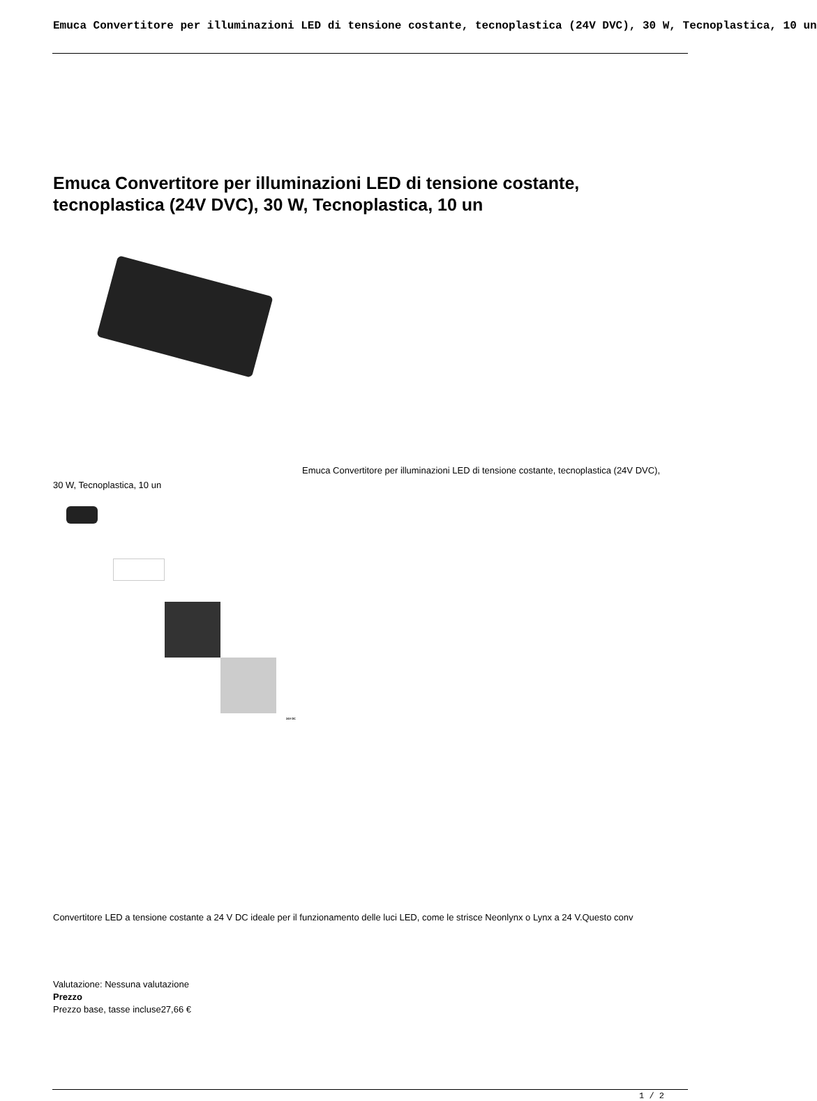Emuca Convertitore per illuminazioni LED di tensione costante, tecnoplastica (24V DVC), 30 W, Tecnoplastica, 10 un
Emuca Convertitore per illuminazioni LED di tensione costante, tecnoplastica (24V DVC), 30 W, Tecnoplastica, 10 un
Emuca Convertitore per illuminazioni LED di tensione costante, tecnoplastica (24V DVC), 30 W, Tecnoplastica, 10 un
24V DC
Convertitore LED a tensione costante a 24 V DC ideale per il funzionamento delle luci LED, come le strisce Neonlynx o Lynx a 24 V.Questo conv
Valutazione: Nessuna valutazione
Prezzo
Prezzo base, tasse incluse27,66 €
1 / 2